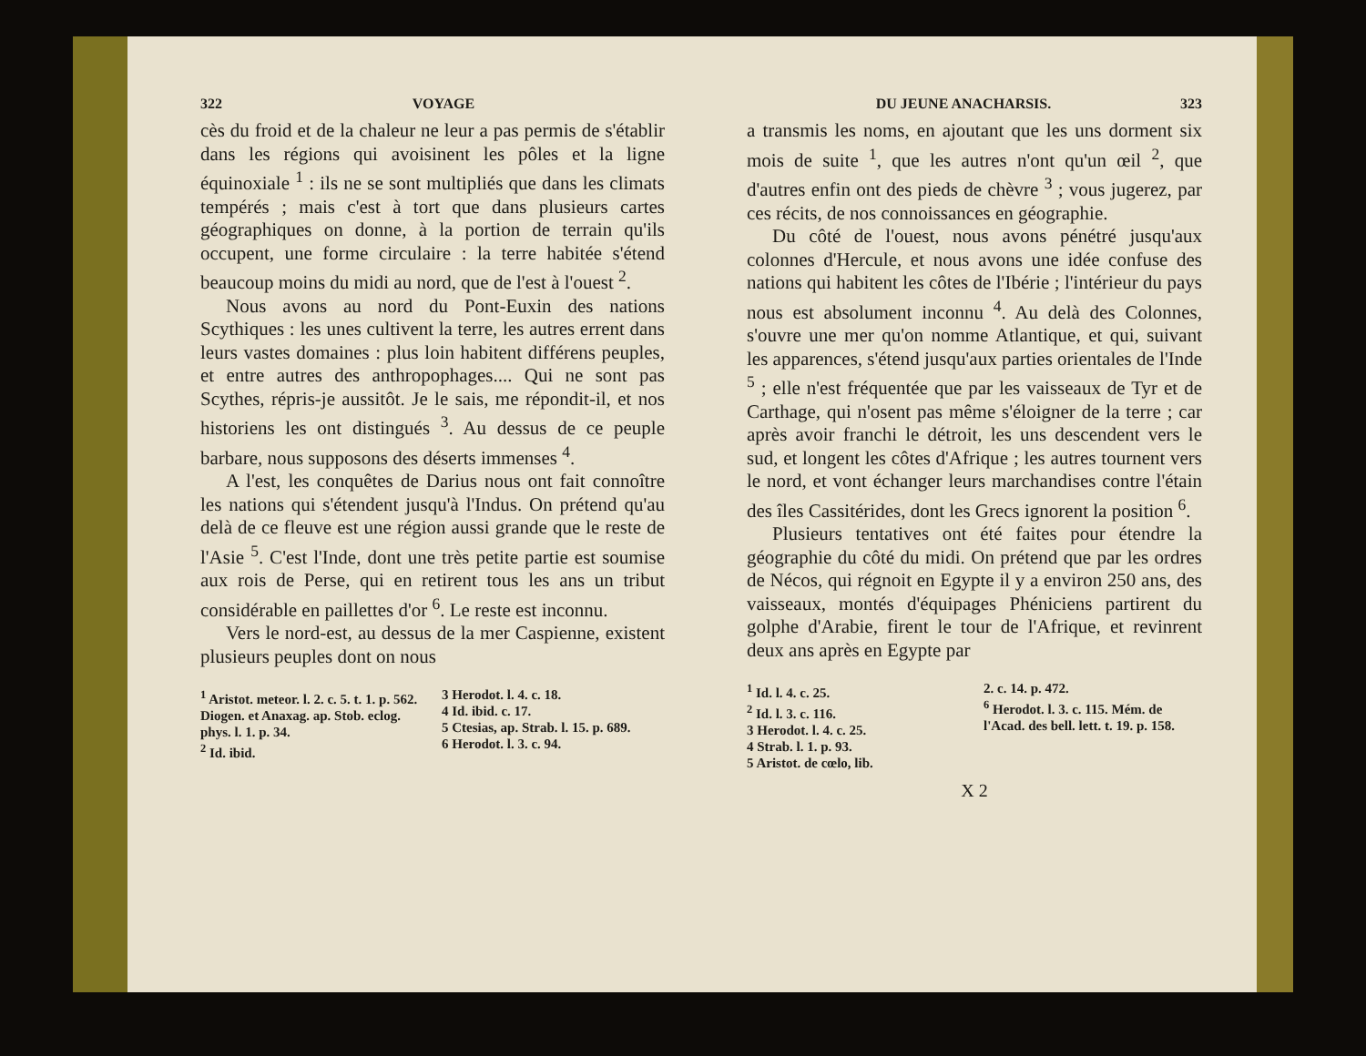322 VOYAGE
cès du froid et de la chaleur ne leur a pas permis de s'établir dans les régions qui avoisinent les pôles et la ligne équinoxiale <sup>1</sup> : ils ne se sont multipliés que dans les climats tempérés ; mais c'est à tort que dans plusieurs cartes géographiques on donne, à la portion de terrain qu'ils occupent, une forme circulaire : la terre habitée s'étend beaucoup moins du midi au nord, que de l'est à l'ouest <sup>2</sup>.
Nous avons au nord du Pont-Euxin des nations Scythiques : les unes cultivent la terre, les autres errent dans leurs vastes domaines : plus loin habitent différens peuples, et entre autres des anthropophages.... Qui ne sont pas Scythes, répris-je aussitôt. Je le sais, me répondit-il, et nos historiens les ont distingués <sup>3</sup>. Au dessus de ce peuple barbare, nous supposons des déserts immenses <sup>4</sup>.
A l'est, les conquêtes de Darius nous ont fait connoître les nations qui s'étendent jusqu'à l'Indus. On prétend qu'au delà de ce fleuve est une région aussi grande que le reste de l'Asie <sup>5</sup>. C'est l'Inde, dont une très petite partie est soumise aux rois de Perse, qui en retirent tous les ans un tribut considérable en paillettes d'or <sup>6</sup>. Le reste est inconnu.
Vers le nord-est, au dessus de la mer Caspienne, existent plusieurs peuples dont on nous
<sup>1</sup> Aristot. meteor. l. 2. c. 5. t. 1. p. 562. Diogen. et Anaxag. ap. Stob. eclog. phys. l. 1. p. 34.
<sup>2</sup> Id. ibid.
3 Herodot. l. 4. c. 18.
4 Id. ibid. c. 17.
5 Ctesias, ap. Strab. l. 15. p. 689.
6 Herodot. l. 3. c. 94.
DU JEUNE ANACHARSIS. 323
a transmis les noms, en ajoutant que les uns dorment six mois de suite <sup>1</sup>, que les autres n'ont qu'un œil <sup>2</sup>, que d'autres enfin ont des pieds de chèvre <sup>3</sup> ; vous jugerez, par ces récits, de nos connoissances en géographie.
Du côté de l'ouest, nous avons pénétré jusqu'aux colonnes d'Hercule, et nous avons une idée confuse des nations qui habitent les côtes de l'Ibérie ; l'intérieur du pays nous est absolument inconnu <sup>4</sup>. Au delà des Colonnes, s'ouvre une mer qu'on nomme Atlantique, et qui, suivant les apparences, s'étend jusqu'aux parties orientales de l'Inde <sup>5</sup> ; elle n'est fréquentée que par les vaisseaux de Tyr et de Carthage, qui n'osent pas même s'éloigner de la terre ; car après avoir franchi le détroit, les uns descendent vers le sud, et longent les côtes d'Afrique ; les autres tournent vers le nord, et vont échanger leurs marchandises contre l'étain des îles Cassitérides, dont les Grecs ignorent la position <sup>6</sup>.
Plusieurs tentatives ont été faites pour étendre la géographie du côté du midi. On prétend que par les ordres de Nécos, qui régnoit en Egypte il y a environ 250 ans, des vaisseaux, montés d'équipages Phéniciens partirent du golphe d'Arabie, firent le tour de l'Afrique, et revinrent deux ans après en Egypte par
<sup>1</sup> Id. l. 4. c. 25.
<sup>2</sup> Id. l. 3. c. 116.
3 Herodot. l. 4. c. 25.
4 Strab. l. 1. p. 93.
5 Aristot. de cœlo, lib.
2. c. 14. p. 472.
<sup>6</sup> Herodot. l. 3. c. 115. Mém. de l'Acad. des bell. lett. t. 19. p. 158.
X 2